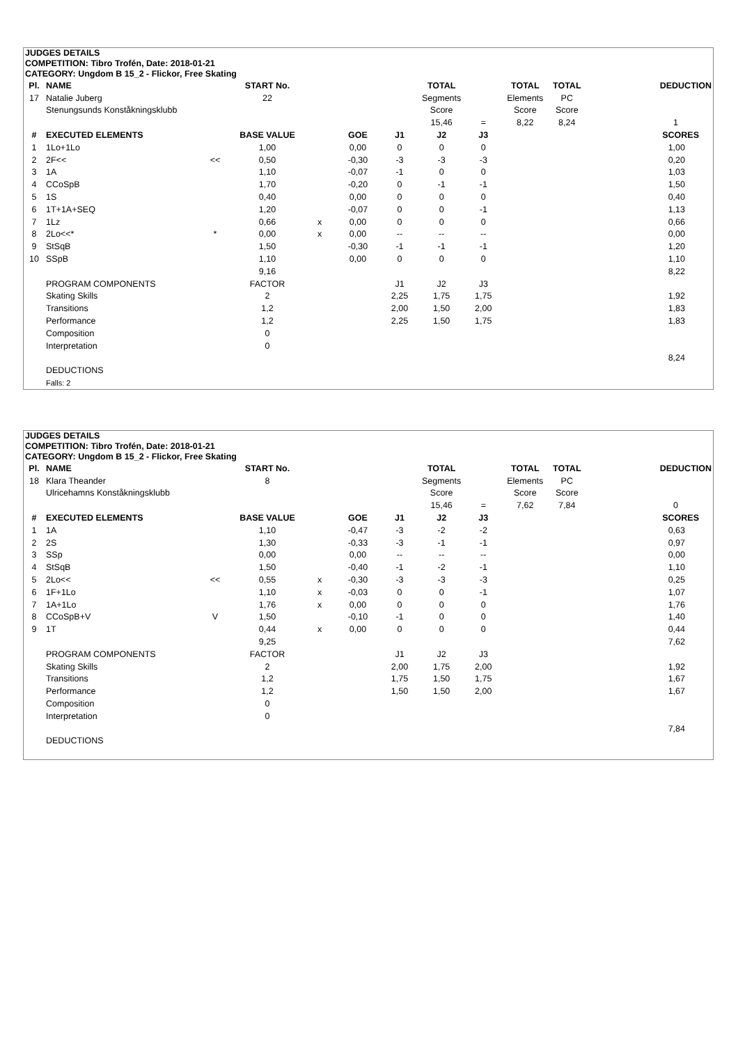JUDGES DETAILS
COMPETITION: Tibro Trofén, Date: 2018-01-21
CATEGORY: Ungdom B 15_2 - Flickor, Free Skating
| Pl. | NAME | | START No. | | | | TOTAL | | TOTAL | TOTAL | DEDUCTION |
| --- | --- | --- | --- | --- | --- | --- | --- | --- | --- | --- | --- |
| 17 | Natalie Juberg | | 22 | | | | Segments | | Elements | PC | |
| | Stenungsunds Konståkningsklubb | | | | | | Score | | Score | Score | |
| | | | | | | | 15,46 | = | 8,22 | 8,24 | 1 |
| # | EXECUTED ELEMENTS | | BASE VALUE | | GOE | J1 | J2 | J3 | | | SCORES |
| 1 | 1Lo+1Lo | | 1,00 | | 0,00 | 0 | 0 | 0 | | | 1,00 |
| 2 | 2F<< | << | 0,50 | | -0,30 | -3 | -3 | -3 | | | 0,20 |
| 3 | 1A | | 1,10 | | -0,07 | -1 | 0 | 0 | | | 1,03 |
| 4 | CCoSpB | | 1,70 | | -0,20 | 0 | -1 | -1 | | | 1,50 |
| 5 | 1S | | 0,40 | | 0,00 | 0 | 0 | 0 | | | 0,40 |
| 6 | 1T+1A+SEQ | | 1,20 | | -0,07 | 0 | 0 | -1 | | | 1,13 |
| 7 | 1Lz | | 0,66 | x | 0,00 | 0 | 0 | 0 | | | 0,66 |
| 8 | 2Lo<<* | * | 0,00 | x | 0,00 | -- | -- | -- | | | 0,00 |
| 9 | StSqB | | 1,50 | | -0,30 | -1 | -1 | -1 | | | 1,20 |
| 10 | SSpB | | 1,10 | | 0,00 | 0 | 0 | 0 | | | 1,10 |
| | | | 9,16 | | | | | | | | 8,22 |
| | PROGRAM COMPONENTS | | FACTOR | | | J1 | J2 | J3 | | | |
| | Skating Skills | | 2 | | | 2,25 | 1,75 | 1,75 | | | 1,92 |
| | Transitions | | 1,2 | | | 2,00 | 1,50 | 2,00 | | | 1,83 |
| | Performance | | 1,2 | | | 2,25 | 1,50 | 1,75 | | | 1,83 |
| | Composition | | 0 | | | | | | | | |
| | Interpretation | | 0 | | | | | | | | |
| | | | | | | | | | | | 8,24 |
| | DEDUCTIONS | | | | | | | | | | |
| | Falls: 2 | | | | | | | | | | |
JUDGES DETAILS
COMPETITION: Tibro Trofén, Date: 2018-01-21
CATEGORY: Ungdom B 15_2 - Flickor, Free Skating
| Pl. | NAME | | START No. | | | | TOTAL | | TOTAL | TOTAL | DEDUCTION |
| --- | --- | --- | --- | --- | --- | --- | --- | --- | --- | --- | --- |
| 18 | Klara Theander | | 8 | | | | Segments | | Elements | PC | |
| | Ulricehamns Konståkningsklubb | | | | | | Score | | Score | Score | |
| | | | | | | | 15,46 | = | 7,62 | 7,84 | 0 |
| # | EXECUTED ELEMENTS | | BASE VALUE | | GOE | J1 | J2 | J3 | | | SCORES |
| 1 | 1A | | 1,10 | | -0,47 | -3 | -2 | -2 | | | 0,63 |
| 2 | 2S | | 1,30 | | -0,33 | -3 | -1 | -1 | | | 0,97 |
| 3 | SSp | | 0,00 | | 0,00 | -- | -- | -- | | | 0,00 |
| 4 | StSqB | | 1,50 | | -0,40 | -1 | -2 | -1 | | | 1,10 |
| 5 | 2Lo<< | << | 0,55 | x | -0,30 | -3 | -3 | -3 | | | 0,25 |
| 6 | 1F+1Lo | | 1,10 | x | -0,03 | 0 | 0 | -1 | | | 1,07 |
| 7 | 1A+1Lo | | 1,76 | x | 0,00 | 0 | 0 | 0 | | | 1,76 |
| 8 | CCoSpB+V | V | 1,50 | | -0,10 | -1 | 0 | 0 | | | 1,40 |
| 9 | 1T | | 0,44 | x | 0,00 | 0 | 0 | 0 | | | 0,44 |
| | | | 9,25 | | | | | | | | 7,62 |
| | PROGRAM COMPONENTS | | FACTOR | | | J1 | J2 | J3 | | | |
| | Skating Skills | | 2 | | | 2,00 | 1,75 | 2,00 | | | 1,92 |
| | Transitions | | 1,2 | | | 1,75 | 1,50 | 1,75 | | | 1,67 |
| | Performance | | 1,2 | | | 1,50 | 1,50 | 2,00 | | | 1,67 |
| | Composition | | 0 | | | | | | | | |
| | Interpretation | | 0 | | | | | | | | |
| | | | | | | | | | | | 7,84 |
| | DEDUCTIONS | | | | | | | | | | |